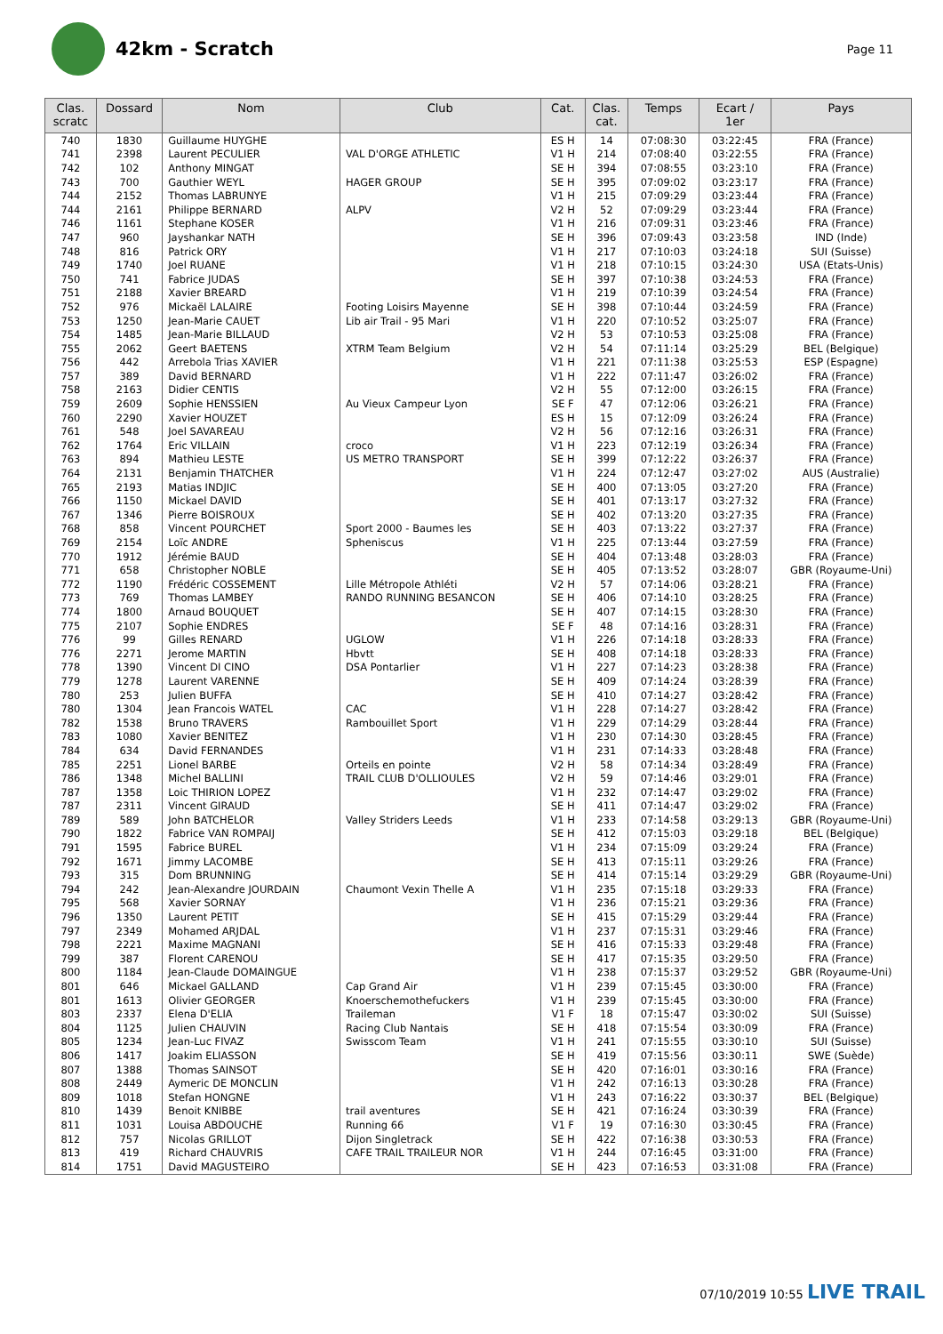42km - Scratch
Page 11
| Clas. scratc | Dossard | Nom | Club | Cat. | Clas. cat. | Temps | Ecart / 1er | Pays |
| --- | --- | --- | --- | --- | --- | --- | --- | --- |
| 740 | 1830 | Guillaume HUYGHE | | ES H | 14 | 07:08:30 | 03:22:45 | FRA (France) |
| 741 | 2398 | Laurent PECULIER | VAL D'ORGE ATHLETIC | V1 H | 214 | 07:08:40 | 03:22:55 | FRA (France) |
| 742 | 102 | Anthony MINGAT | | SE H | 394 | 07:08:55 | 03:23:10 | FRA (France) |
| 743 | 700 | Gauthier WEYL | HAGER GROUP | SE H | 395 | 07:09:02 | 03:23:17 | FRA (France) |
| 744 | 2152 | Thomas LABRUNYE | | V1 H | 215 | 07:09:29 | 03:23:44 | FRA (France) |
| 744 | 2161 | Philippe BERNARD | ALPV | V2 H | 52 | 07:09:29 | 03:23:44 | FRA (France) |
| 746 | 1161 | Stephane KOSER | | V1 H | 216 | 07:09:31 | 03:23:46 | FRA (France) |
| 747 | 960 | Jayshankar NATH | | SE H | 396 | 07:09:43 | 03:23:58 | IND (Inde) |
| 748 | 816 | Patrick ORY | | V1 H | 217 | 07:10:03 | 03:24:18 | SUI (Suisse) |
| 749 | 1740 | Joel RUANE | | V1 H | 218 | 07:10:15 | 03:24:30 | USA (Etats-Unis) |
| 750 | 741 | Fabrice JUDAS | | SE H | 397 | 07:10:38 | 03:24:53 | FRA (France) |
| 751 | 2188 | Xavier BREARD | | V1 H | 219 | 07:10:39 | 03:24:54 | FRA (France) |
| 752 | 976 | Mickaël LALAIRE | Footing Loisirs Mayenne | SE H | 398 | 07:10:44 | 03:24:59 | FRA (France) |
| 753 | 1250 | Jean-Marie CAUET | Lib air Trail - 95 Mari | V1 H | 220 | 07:10:52 | 03:25:07 | FRA (France) |
| 754 | 1485 | Jean-Marie BILLAUD | | V2 H | 53 | 07:10:53 | 03:25:08 | FRA (France) |
| 755 | 2062 | Geert BAETENS | XTRM Team Belgium | V2 H | 54 | 07:11:14 | 03:25:29 | BEL (Belgique) |
| 756 | 442 | Arrebola Trias XAVIER | | V1 H | 221 | 07:11:38 | 03:25:53 | ESP (Espagne) |
| 757 | 389 | David BERNARD | | V1 H | 222 | 07:11:47 | 03:26:02 | FRA (France) |
| 758 | 2163 | Didier CENTIS | | V2 H | 55 | 07:12:00 | 03:26:15 | FRA (France) |
| 759 | 2609 | Sophie HENSSIEN | Au Vieux Campeur Lyon | SE F | 47 | 07:12:06 | 03:26:21 | FRA (France) |
| 760 | 2290 | Xavier HOUZET | | ES H | 15 | 07:12:09 | 03:26:24 | FRA (France) |
| 761 | 548 | Joel SAVAREAU | | V2 H | 56 | 07:12:16 | 03:26:31 | FRA (France) |
| 762 | 1764 | Eric VILLAIN | croco | V1 H | 223 | 07:12:19 | 03:26:34 | FRA (France) |
| 763 | 894 | Mathieu LESTE | US METRO TRANSPORT | SE H | 399 | 07:12:22 | 03:26:37 | FRA (France) |
| 764 | 2131 | Benjamin THATCHER | | V1 H | 224 | 07:12:47 | 03:27:02 | AUS (Australie) |
| 765 | 2193 | Matias INDJIC | | SE H | 400 | 07:13:05 | 03:27:20 | FRA (France) |
| 766 | 1150 | Mickael DAVID | | SE H | 401 | 07:13:17 | 03:27:32 | FRA (France) |
| 767 | 1346 | Pierre BOISROUX | | SE H | 402 | 07:13:20 | 03:27:35 | FRA (France) |
| 768 | 858 | Vincent POURCHET | Sport 2000 - Baumes les | SE H | 403 | 07:13:22 | 03:27:37 | FRA (France) |
| 769 | 2154 | Loïc ANDRE | Sphenis­cus | V1 H | 225 | 07:13:44 | 03:27:59 | FRA (France) |
| 770 | 1912 | Jérémie BAUD | | SE H | 404 | 07:13:48 | 03:28:03 | FRA (France) |
| 771 | 658 | Christopher NOBLE | | SE H | 405 | 07:13:52 | 03:28:07 | GBR (Royaume-Uni) |
| 772 | 1190 | Frédéric COSSEMENT | Lille Métropole Athléti | V2 H | 57 | 07:14:06 | 03:28:21 | FRA (France) |
| 773 | 769 | Thomas LAMBEY | RANDO RUNNING BESANCON | SE H | 406 | 07:14:10 | 03:28:25 | FRA (France) |
| 774 | 1800 | Arnaud BOUQUET | | SE H | 407 | 07:14:15 | 03:28:30 | FRA (France) |
| 775 | 2107 | Sophie ENDRES | | SE F | 48 | 07:14:16 | 03:28:31 | FRA (France) |
| 776 | 99 | Gilles RENARD | UGLOW | V1 H | 226 | 07:14:18 | 03:28:33 | FRA (France) |
| 776 | 2271 | Jerome MARTIN | Hbvtt | SE H | 408 | 07:14:18 | 03:28:33 | FRA (France) |
| 778 | 1390 | Vincent DI CINO | DSA Pontarlier | V1 H | 227 | 07:14:23 | 03:28:38 | FRA (France) |
| 779 | 1278 | Laurent VARENNE | | SE H | 409 | 07:14:24 | 03:28:39 | FRA (France) |
| 780 | 253 | Julien BUFFA | | SE H | 410 | 07:14:27 | 03:28:42 | FRA (France) |
| 780 | 1304 | Jean Francois WATEL | CAC | V1 H | 228 | 07:14:27 | 03:28:42 | FRA (France) |
| 782 | 1538 | Bruno TRAVERS | Rambouillet Sport | V1 H | 229 | 07:14:29 | 03:28:44 | FRA (France) |
| 783 | 1080 | Xavier BENITEZ | | V1 H | 230 | 07:14:30 | 03:28:45 | FRA (France) |
| 784 | 634 | David FERNANDES | | V1 H | 231 | 07:14:33 | 03:28:48 | FRA (France) |
| 785 | 2251 | Lionel BARBE | Orteils en pointe | V2 H | 58 | 07:14:34 | 03:28:49 | FRA (France) |
| 786 | 1348 | Michel BALLINI | TRAIL CLUB D'OLLIOULES | V2 H | 59 | 07:14:46 | 03:29:01 | FRA (France) |
| 787 | 1358 | Loic THIRION LOPEZ | | V1 H | 232 | 07:14:47 | 03:29:02 | FRA (France) |
| 787 | 2311 | Vincent GIRAUD | | SE H | 411 | 07:14:47 | 03:29:02 | FRA (France) |
| 789 | 589 | John BATCHELOR | Valley Striders Leeds | V1 H | 233 | 07:14:58 | 03:29:13 | GBR (Royaume-Uni) |
| 790 | 1822 | Fabrice VAN ROMPAIJ | | SE H | 412 | 07:15:03 | 03:29:18 | BEL (Belgique) |
| 791 | 1595 | Fabrice BUREL | | V1 H | 234 | 07:15:09 | 03:29:24 | FRA (France) |
| 792 | 1671 | Jimmy LACOMBE | | SE H | 413 | 07:15:11 | 03:29:26 | FRA (France) |
| 793 | 315 | Dom BRUNNING | | SE H | 414 | 07:15:14 | 03:29:29 | GBR (Royaume-Uni) |
| 794 | 242 | Jean-Alexandre JOURDAIN | Chaumont Vexin Thelle A | V1 H | 235 | 07:15:18 | 03:29:33 | FRA (France) |
| 795 | 568 | Xavier SORNAY | | V1 H | 236 | 07:15:21 | 03:29:36 | FRA (France) |
| 796 | 1350 | Laurent PETIT | | SE H | 415 | 07:15:29 | 03:29:44 | FRA (France) |
| 797 | 2349 | Mohamed ARJDAL | | V1 H | 237 | 07:15:31 | 03:29:46 | FRA (France) |
| 798 | 2221 | Maxime MAGNANI | | SE H | 416 | 07:15:33 | 03:29:48 | FRA (France) |
| 799 | 387 | Florent CARENOU | | SE H | 417 | 07:15:35 | 03:29:50 | FRA (France) |
| 800 | 1184 | Jean-Claude DOMAINGUE | | V1 H | 238 | 07:15:37 | 03:29:52 | GBR (Royaume-Uni) |
| 801 | 646 | Mickael GALLAND | Cap Grand Air | V1 H | 239 | 07:15:45 | 03:30:00 | FRA (France) |
| 801 | 1613 | Olivier GEORGER | Knoerschemothefuckers | V1 H | 239 | 07:15:45 | 03:30:00 | FRA (France) |
| 803 | 2337 | Elena D'ELIA | Traileman | V1 F | 18 | 07:15:47 | 03:30:02 | SUI (Suisse) |
| 804 | 1125 | Julien CHAUVIN | Racing Club Nantais | SE H | 418 | 07:15:54 | 03:30:09 | FRA (France) |
| 805 | 1234 | Jean-Luc FIVAZ | Swisscom Team | V1 H | 241 | 07:15:55 | 03:30:10 | SUI (Suisse) |
| 806 | 1417 | Joakim ELIASSON | | SE H | 419 | 07:15:56 | 03:30:11 | SWE (Suède) |
| 807 | 1388 | Thomas SAINSOT | | SE H | 420 | 07:16:01 | 03:30:16 | FRA (France) |
| 808 | 2449 | Aymeric DE MONCLIN | | V1 H | 242 | 07:16:13 | 03:30:28 | FRA (France) |
| 809 | 1018 | Stefan HONGNE | | V1 H | 243 | 07:16:22 | 03:30:37 | BEL (Belgique) |
| 810 | 1439 | Benoit KNIBBE | trail aventures | SE H | 421 | 07:16:24 | 03:30:39 | FRA (France) |
| 811 | 1031 | Louisa ABDOUCHE | Running 66 | V1 F | 19 | 07:16:30 | 03:30:45 | FRA (France) |
| 812 | 757 | Nicolas GRILLOT | Dijon Singletrack | SE H | 422 | 07:16:38 | 03:30:53 | FRA (France) |
| 813 | 419 | Richard CHAUVRIS | CAFE TRAIL TRAILEUR NOR | V1 H | 244 | 07:16:45 | 03:31:00 | FRA (France) |
| 814 | 1751 | David MAGUSTEIRO | | SE H | 423 | 07:16:53 | 03:31:08 | FRA (France) |
07/10/2019 10:55 LIVE TRAIL